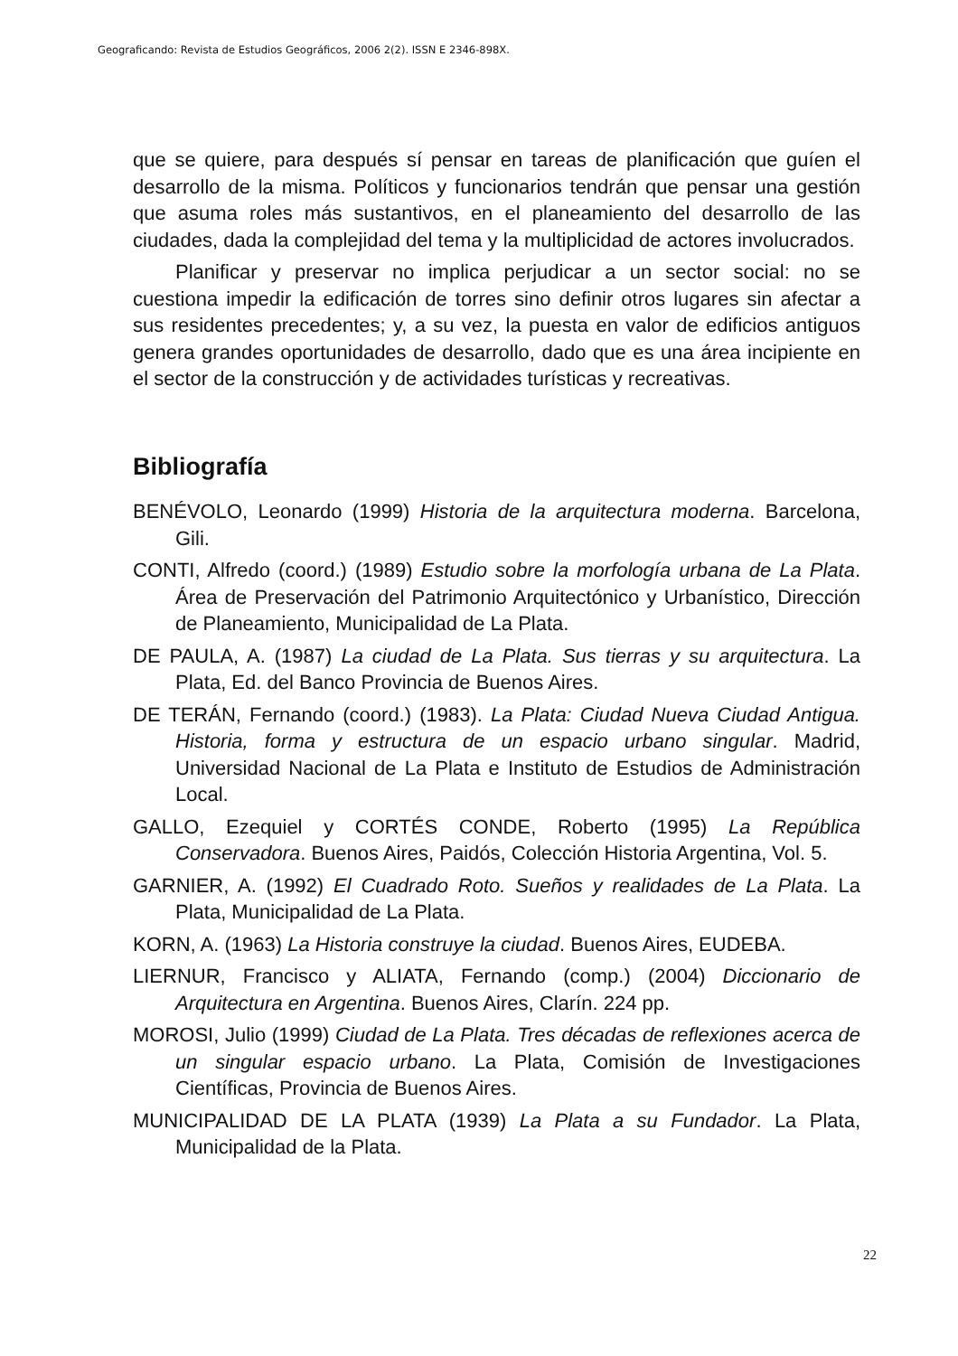Geograficando: Revista de Estudios Geográficos, 2006 2(2). ISSN E 2346-898X.
que se quiere, para después sí pensar en tareas de planificación que guíen el desarrollo de la misma. Políticos y funcionarios tendrán que pensar una gestión que asuma roles más sustantivos, en el planeamiento del desarrollo de las ciudades, dada la complejidad del tema y la multiplicidad de actores involucrados.
Planificar y preservar no implica perjudicar a un sector social: no se cuestiona impedir la edificación de torres sino definir otros lugares sin afectar a sus residentes precedentes; y, a su vez, la puesta en valor de edificios antiguos genera grandes oportunidades de desarrollo, dado que es una área incipiente en el sector de la construcción y de actividades turísticas y recreativas.
Bibliografía
BENÉVOLO, Leonardo (1999) Historia de la arquitectura moderna. Barcelona, Gili.
CONTI, Alfredo (coord.) (1989) Estudio sobre la morfología urbana de La Plata. Área de Preservación del Patrimonio Arquitectónico y Urbanístico, Dirección de Planeamiento, Municipalidad de La Plata.
DE PAULA, A. (1987) La ciudad de La Plata. Sus tierras y su arquitectura. La Plata, Ed. del Banco Provincia de Buenos Aires.
DE TERÁN, Fernando (coord.) (1983). La Plata: Ciudad Nueva Ciudad Antigua. Historia, forma y estructura de un espacio urbano singular. Madrid, Universidad Nacional de La Plata e Instituto de Estudios de Administración Local.
GALLO, Ezequiel y CORTÉS CONDE, Roberto (1995) La República Conservadora. Buenos Aires, Paidós, Colección Historia Argentina, Vol. 5.
GARNIER, A. (1992) El Cuadrado Roto. Sueños y realidades de La Plata. La Plata, Municipalidad de La Plata.
KORN, A. (1963) La Historia construye la ciudad. Buenos Aires, EUDEBA.
LIERNUR, Francisco y ALIATA, Fernando (comp.) (2004) Diccionario de Arquitectura en Argentina. Buenos Aires, Clarín. 224 pp.
MOROSI, Julio (1999) Ciudad de La Plata. Tres décadas de reflexiones acerca de un singular espacio urbano. La Plata, Comisión de Investigaciones Científicas, Provincia de Buenos Aires.
MUNICIPALIDAD DE LA PLATA (1939) La Plata a su Fundador. La Plata, Municipalidad de la Plata.
22